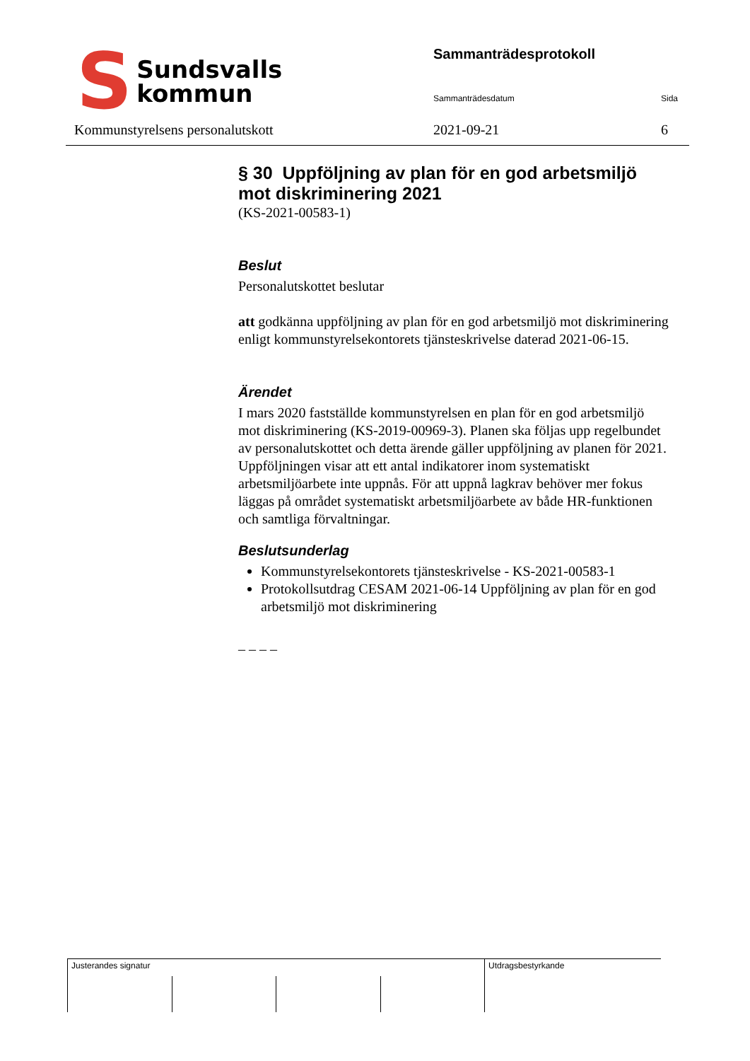S
Sundsvalls
kommun
Sammanträdesprotokoll
Sammanträdesdatum Sida
Kommunstyrelsens personalutskott
2021-09-21 6
§ 30 Uppföljning av plan för en god arbetsmiljö mot diskriminering 2021
(KS-2021-00583-1)
Beslut
Personalutskottet beslutar
att godkänna uppföljning av plan för en god arbetsmiljö mot diskriminering enligt kommunstyrelsekontorets tjänsteskrivelse daterad 2021-06-15.
Ärendet
I mars 2020 fastställde kommunstyrelsen en plan för en god arbetsmiljö mot diskriminering (KS-2019-00969-3). Planen ska följas upp regelbundet av personalutskottet och detta ärende gäller uppföljning av planen för 2021. Uppföljningen visar att ett antal indikatorer inom systematiskt arbetsmiljöarbete inte uppnås. För att uppnå lagkrav behöver mer fokus läggas på området systematiskt arbetsmiljöarbete av både HR-funktionen och samtliga förvaltningar.
Beslutsunderlag
Kommunstyrelsekontorets tjänsteskrivelse - KS-2021-00583-1
Protokollsutdrag CESAM 2021-06-14 Uppföljning av plan för en god arbetsmiljö mot diskriminering
– – – –
Justerandes signatur
Utdragsbestyrkande